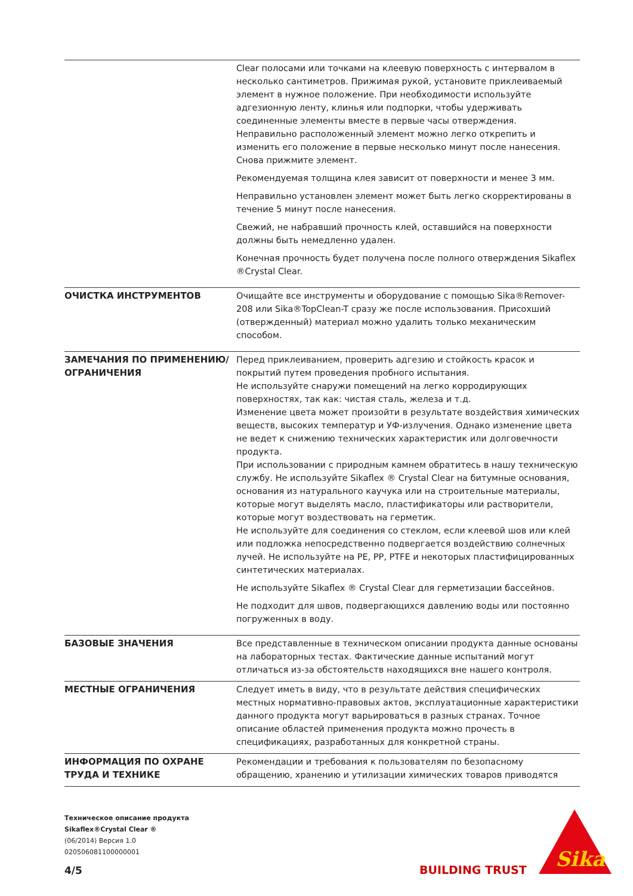| | Clear полосами или точками на клеевую поверхность с интервалом в несколько сантиметров. Прижимая рукой, установите приклеиваемый элемент в нужное положение. При необходимости используйте адгезионную ленту, клинья или подпорки, чтобы удерживать соединенные элементы вместе в первые часы отверждения. Неправильно расположенный элемент можно легко открепить и изменить его положение в первые несколько минут после нанесения. Снова прижмите элемент. Рекомендуемая толщина клея зависит от поверхности и менее 3 мм. Неправильно установлен элемент может быть легко скорректированы в течение 5 минут после нанесения. Свежий, не набравший прочность клей, оставшийся на поверхности должны быть немедленно удален. Конечная прочность будет получена после полного отверждения Sikaflex ®Crystal Clear. |
| ОЧИСТКА ИНСТРУМЕНТОВ | Очищайте все инструменты и оборудование с помощью Sika®Remover-208 или Sika®TopClean-T сразу же после использования. Присохший (отвержденный) материал можно удалить только механическим способом. |
| ЗАМЕЧАНИЯ ПО ПРИМЕНЕНИЮ/ ОГРАНИЧЕНИЯ | Перед приклеиванием, проверить адгезию и стойкость красок и покрытий путем проведения пробного испытания. Не используйте снаружи помещений на легко корродирующих поверхностях, так как: чистая сталь, железа и т.д. Изменение цвета может произойти в результате воздействия химических веществ, высоких температур и УФ-излучения. Однако изменение цвета не ведет к снижению технических характеристик или долговечности продукта. При использовании с природным камнем обратитесь в нашу техническую службу. Не используйте Sikaflex ® Crystal Clear на битумные основания, основания из натурального каучука или на строительные материалы, которые могут выделять масло, пластификаторы или растворители, которые могут воздествовать на герметик. Не используйте для соединения со стеклом, если клеевой шов или клей или подложка непосредственно подвергается воздействию солнечных лучей. Не используйте на PE, PP, PTFE и некоторых пластифицированных синтетических материалах. Не используйте Sikaflex ® Crystal Clear для герметизации бассейнов. Не подходит для швов, подвергающихся давлению воды или постоянно погруженных в воду. |
| БАЗОВЫЕ ЗНАЧЕНИЯ | Все представленные в техническом описании продукта данные основаны на лабораторных тестах. Фактические данные испытаний могут отличаться из-за обстоятельств находящихся вне нашего контроля. |
| МЕСТНЫЕ ОГРАНИЧЕНИЯ | Следует иметь в виду, что в результате действия специфических местных нормативно-правовых актов, эксплуатационные характеристики данного продукта могут варьироваться в разных странах. Точное описание областей применения продукта можно прочесть в спецификациях, разработанных для конкретной страны. |
| ИНФОРМАЦИЯ ПО ОХРАНЕ ТРУДА И ТЕХНИКЕ | Рекомендации и требования к пользователям по безопасному обращению, хранению и утилизации химических товаров приводятся |
Техническое описание продукта
Sikaflex®Crystal Clear ®
(06/2014) Версия 1.0
020506081100000001
4/5 BUILDING TRUST
Sika